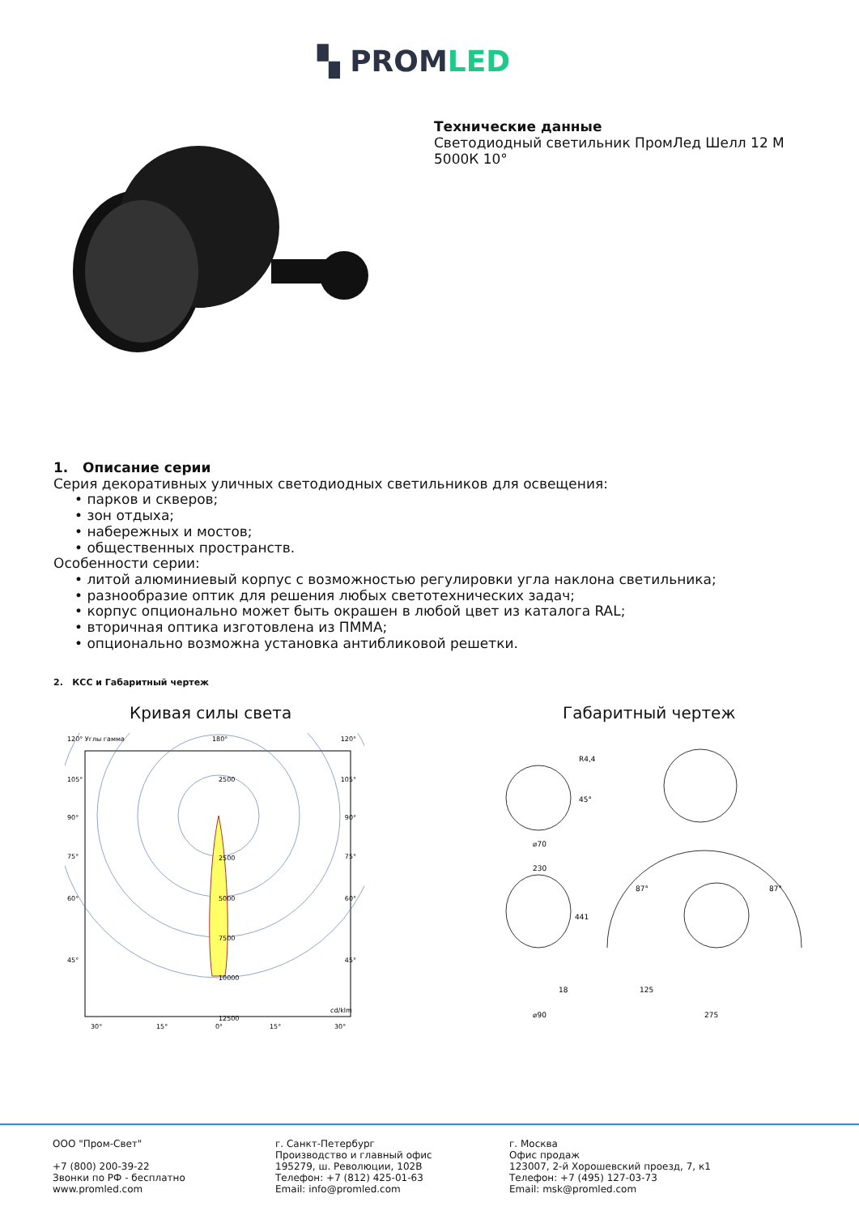▚ PROMLED
Технические данные
Светодиодный светильник ПромЛед Шелл 12 М
5000К 10°
1. Описание серии
Серия декоративных уличных светодиодных светильников для освещения:
• парков и скверов;
• зон отдыха;
• набережных и мостов;
• общественных пространств.
Особенности серии:
• литой алюминиевый корпус с возможностью регулировки угла наклона светильника;
• разнообразие оптик для решения любых светотехнических задач;
• корпус опционально может быть окрашен в любой цвет из каталога RAL;
• вторичная оптика изготовлена из ПММА;
• опционально возможна установка антибликовой решетки.
2. КСС и Габаритный чертеж
Кривая силы света Габаритный чертеж
120° Углы гамма
180°
120°
2500
2500
5000
7500
10000
12500
cd/klm
105°
90°
75°
60°
45°
105°
90°
75°
60°
45°
30°
15°
0°
15°
30°
R4,4
⌀70
230
441
18
⌀90
125
275
87°
87°
45°
ООО "Пром-Свет"
+7 (800) 200-39-22
Звонки по РФ - бесплатно
www.promled.com
г. Санкт-Петербург
Производство и главный офис
195279, ш. Революции, 102В
Телефон: +7 (812) 425-01-63
Email: info@promled.com
г. Москва
Офис продаж
123007, 2-й Хорошевский проезд, 7, к1
Телефон: +7 (495) 127-03-73
Email: msk@promled.com